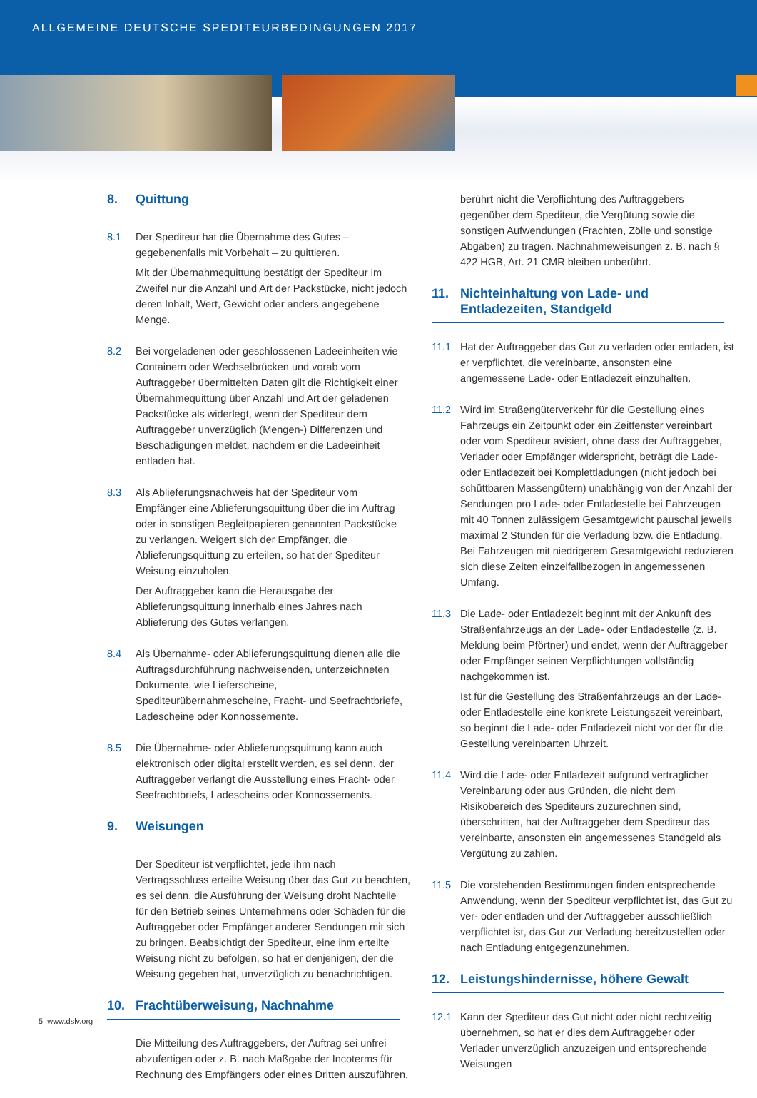ALLGEMEINE DEUTSCHE SPEDITEURBEDINGUNGEN 2017
8. Quittung
8.1 Der Spediteur hat die Übernahme des Gutes – gegebenenfalls mit Vorbehalt – zu quittieren.
Mit der Übernahmequittung bestätigt der Spediteur im Zweifel nur die Anzahl und Art der Packstücke, nicht jedoch deren Inhalt, Wert, Gewicht oder anders angegebene Menge.
8.2 Bei vorgeladenen oder geschlossenen Ladeeinheiten wie Containern oder Wechselbrücken und vorab vom Auftraggeber übermittelten Daten gilt die Richtigkeit einer Übernahmequittung über Anzahl und Art der geladenen Packstücke als widerlegt, wenn der Spediteur dem Auftraggeber unverzüglich (Mengen-) Differenzen und Beschädigungen meldet, nachdem er die Ladeeinheit entladen hat.
8.3 Als Ablieferungsnachweis hat der Spediteur vom Empfänger eine Ablieferungsquittung über die im Auftrag oder in sonstigen Begleitpapieren genannten Packstücke zu verlangen. Weigert sich der Empfänger, die Ablieferungsquittung zu erteilen, so hat der Spediteur Weisung einzuholen.
Der Auftraggeber kann die Herausgabe der Ablieferungsquittung innerhalb eines Jahres nach Ablieferung des Gutes verlangen.
8.4 Als Übernahme- oder Ablieferungsquittung dienen alle die Auftragsdurchführung nachweisenden, unterzeichneten Dokumente, wie Lieferscheine, Spediteurübernahmescheine, Fracht- und Seefrachtbriefe, Ladescheine oder Konnossemente.
8.5 Die Übernahme- oder Ablieferungsquittung kann auch elektronisch oder digital erstellt werden, es sei denn, der Auftraggeber verlangt die Ausstellung eines Fracht- oder Seefrachtbriefs, Ladescheins oder Konnossements.
9. Weisungen
Der Spediteur ist verpflichtet, jede ihm nach Vertragsschluss erteilte Weisung über das Gut zu beachten, es sei denn, die Ausführung der Weisung droht Nachteile für den Betrieb seines Unternehmens oder Schäden für die Auftraggeber oder Empfänger anderer Sendungen mit sich zu bringen. Beabsichtigt der Spediteur, eine ihm erteilte Weisung nicht zu befolgen, so hat er denjenigen, der die Weisung gegeben hat, unverzüglich zu benachrichtigen.
10. Frachtüberweisung, Nachnahme
Die Mitteilung des Auftraggebers, der Auftrag sei unfrei abzufertigen oder z. B. nach Maßgabe der Incoterms für Rechnung des Empfängers oder eines Dritten auszuführen,
berührt nicht die Verpflichtung des Auftraggebers gegenüber dem Spediteur, die Vergütung sowie die sonstigen Aufwendungen (Frachten, Zölle und sonstige Abgaben) zu tragen. Nachnahmeweisungen z. B. nach § 422 HGB, Art. 21 CMR bleiben unberührt.
11. Nichteinhaltung von Lade- und Entladezeiten, Standgeld
11.1 Hat der Auftraggeber das Gut zu verladen oder entladen, ist er verpflichtet, die vereinbarte, ansonsten eine angemessene Lade- oder Entladezeit einzuhalten.
11.2 Wird im Straßengüterverkehr für die Gestellung eines Fahrzeugs ein Zeitpunkt oder ein Zeitfenster vereinbart oder vom Spediteur avisiert, ohne dass der Auftraggeber, Verlader oder Empfänger widerspricht, beträgt die Lade- oder Entladezeit bei Komplettladungen (nicht jedoch bei schüttbaren Massengütern) unabhängig von der Anzahl der Sendungen pro Lade- oder Entladestelle bei Fahrzeugen mit 40 Tonnen zulässigem Gesamtgewicht pauschal jeweils maximal 2 Stunden für die Verladung bzw. die Entladung. Bei Fahrzeugen mit niedrigerem Gesamtgewicht reduzieren sich diese Zeiten einzelfallbezogen in angemessenen Umfang.
11.3 Die Lade- oder Entladezeit beginnt mit der Ankunft des Straßenfahrzeugs an der Lade- oder Entladestelle (z. B. Meldung beim Pförtner) und endet, wenn der Auftraggeber oder Empfänger seinen Verpflichtungen vollständig nachgekommen ist.
Ist für die Gestellung des Straßenfahrzeugs an der Lade- oder Entladestelle eine konkrete Leistungszeit vereinbart, so beginnt die Lade- oder Entladezeit nicht vor der für die Gestellung vereinbarten Uhrzeit.
11.4 Wird die Lade- oder Entladezeit aufgrund vertraglicher Vereinbarung oder aus Gründen, die nicht dem Risikobereich des Spediteurs zuzurechnen sind, überschritten, hat der Auftraggeber dem Spediteur das vereinbarte, ansonsten ein angemessenes Standgeld als Vergütung zu zahlen.
11.5 Die vorstehenden Bestimmungen finden entsprechende Anwendung, wenn der Spediteur verpflichtet ist, das Gut zu ver- oder entladen und der Auftraggeber ausschließlich verpflichtet ist, das Gut zur Verladung bereitzustellen oder nach Entladung entgegenzunehmen.
12. Leistungshindernisse, höhere Gewalt
12.1 Kann der Spediteur das Gut nicht oder nicht rechtzeitig übernehmen, so hat er dies dem Auftraggeber oder Verlader unverzüglich anzuzeigen und entsprechende Weisungen
5 www.dslv.org